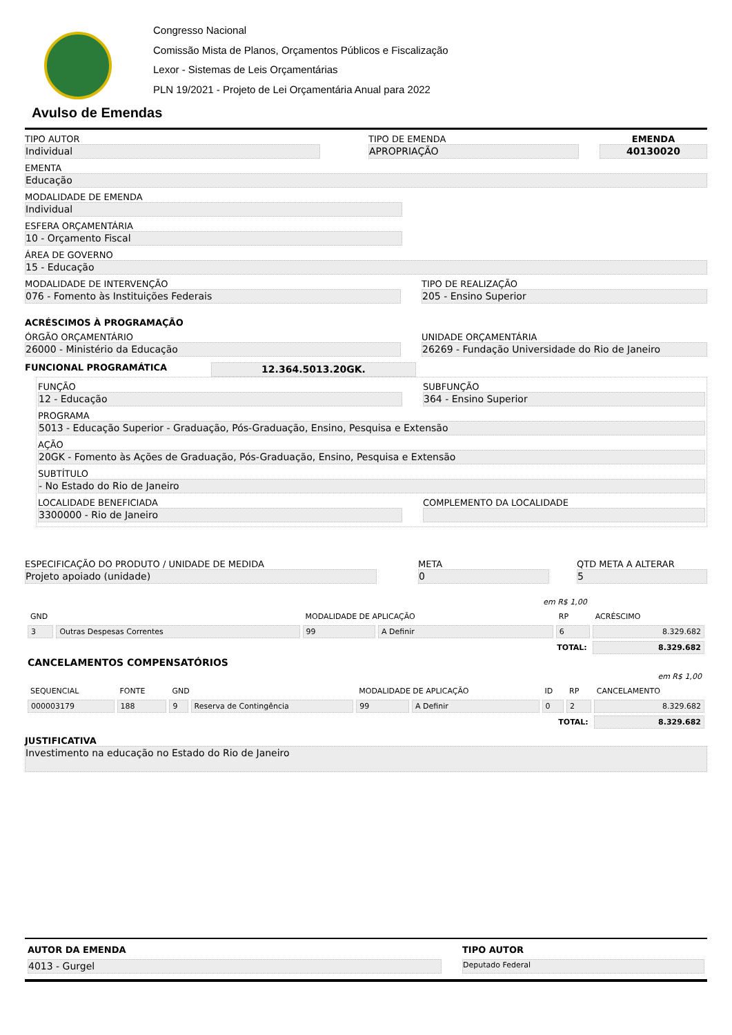Congresso Nacional
Comissão Mista de Planos, Orçamentos Públicos e Fiscalização
Lexor - Sistemas de Leis Orçamentárias
PLN 19/2021 - Projeto de Lei Orçamentária Anual para 2022
Avulso de Emendas
TIPO AUTOR
Individual
TIPO DE EMENDA
APROPRIAÇÃO
EMENDA
40130020
EMENTA
Educação
MODALIDADE DE EMENDA
Individual
ESFERA ORÇAMENTÁRIA
10 - Orçamento Fiscal
ÁREA DE GOVERNO
15 - Educação
MODALIDADE DE INTERVENÇÃO
076 - Fomento às Instituições Federais
TIPO DE REALIZAÇÃO
205 - Ensino Superior
ACRÉSCIMOS À PROGRAMAÇÃO
ÓRGÃO ORÇAMENTÁRIO
26000 - Ministério da Educação
UNIDADE ORÇAMENTÁRIA
26269 - Fundação Universidade do Rio de Janeiro
FUNCIONAL PROGRAMÁTICA 12.364.5013.20GK.
FUNÇÃO
12 - Educação
SUBFUNÇÃO
364 - Ensino Superior
PROGRAMA
5013 - Educação Superior - Graduação, Pós-Graduação, Ensino, Pesquisa e Extensão
AÇÃO
20GK - Fomento às Ações de Graduação, Pós-Graduação, Ensino, Pesquisa e Extensão
SUBTÍTULO
- No Estado do Rio de Janeiro
LOCALIDADE BENEFICIADA
3300000 - Rio de Janeiro
COMPLEMENTO DA LOCALIDADE
ESPECIFICAÇÃO DO PRODUTO / UNIDADE DE MEDIDA
Projeto apoiado (unidade)
META
0
QTD META A ALTERAR
5
| em R$ 1,00 | | | | | |
| GND | | MODALIDADE DE APLICAÇÃO | | RP | ACRÉSCIMO |
| 3 | Outras Despesas Correntes | 99 | A Definir | 6 | 8.329.682 |
| TOTAL: | | | | | 8.329.682 |
CANCELAMENTOS COMPENSATÓRIOS
| em R$ 1,00 | | | | | | | | |
| SEQUENCIAL | FONTE | GND | | MODALIDADE DE APLICAÇÃO | | ID | RP | CANCELAMENTO |
| 000003179 | 188 | 9 | Reserva de Contingência | 99 | A Definir | 0 | 2 | 8.329.682 |
| TOTAL: | | | | | | | | 8.329.682 |
JUSTIFICATIVA
Investimento na educação no Estado do Rio de Janeiro
AUTOR DA EMENDA
4013 - Gurgel
TIPO AUTOR
Deputado Federal